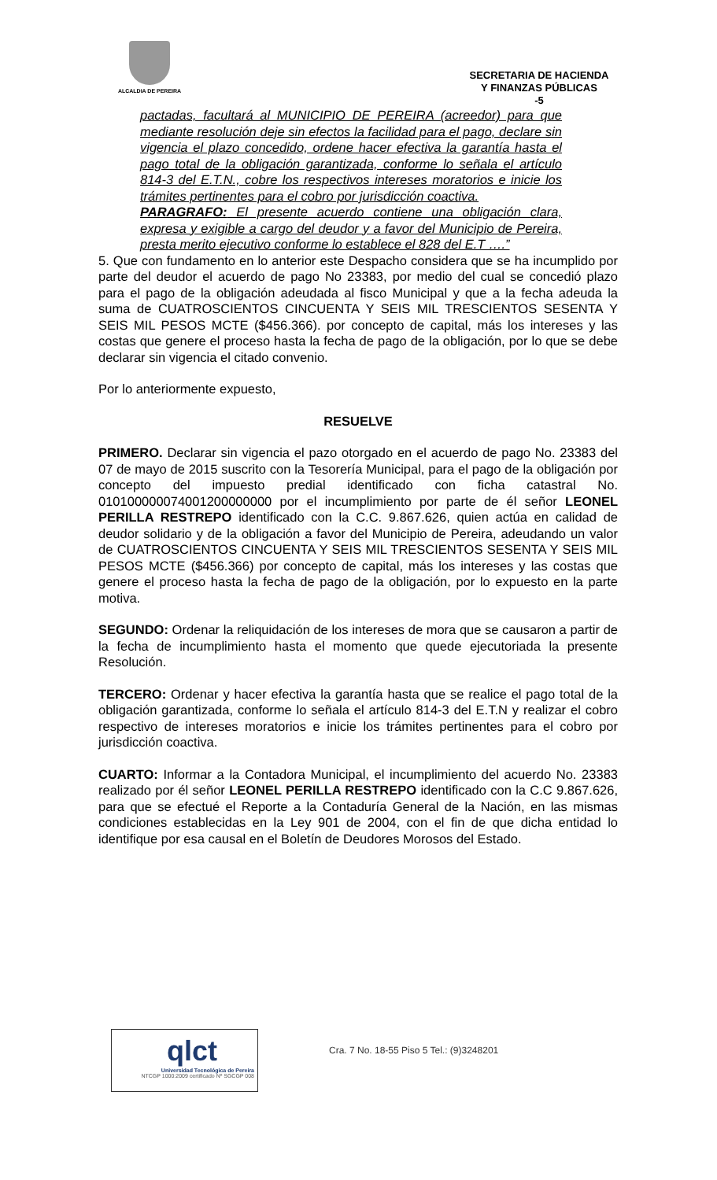ALCALDIA DE PEREIRA
SECRETARIA DE HACIENDA
Y FINANZAS PÚBLICAS
-5
pactadas, facultará al MUNICIPIO DE PEREIRA (acreedor) para que mediante resolución deje sin efectos la facilidad para el pago, declare sin vigencia el plazo concedido, ordene hacer efectiva la garantía hasta el pago total de la obligación garantizada, conforme lo señala el artículo 814-3 del E.T.N., cobre los respectivos intereses moratorios e inicie los trámites pertinentes para el cobro por jurisdicción coactiva.
PARAGRAFO: El presente acuerdo contiene una obligación clara, expresa y exigible a cargo del deudor y a favor del Municipio de Pereira, presta merito ejecutivo conforme lo establece el 828 del E.T ….”
5. Que con fundamento en lo anterior este Despacho considera que se ha incumplido por parte del deudor el acuerdo de pago No 23383, por medio del cual se concedió plazo para el pago de la obligación adeudada al fisco Municipal y que a la fecha adeuda la suma de CUATROSCIENTOS CINCUENTA Y SEIS MIL TRESCIENTOS SESENTA Y SEIS MIL PESOS MCTE ($456.366). por concepto de capital, más los intereses y las costas que genere el proceso hasta la fecha de pago de la obligación, por lo que se debe declarar sin vigencia el citado convenio.
Por lo anteriormente expuesto,
RESUELVE
PRIMERO. Declarar sin vigencia el pazo otorgado en el acuerdo de pago No. 23383 del 07 de mayo de 2015 suscrito con la Tesorería Municipal, para el pago de la obligación por concepto del impuesto predial identificado con ficha catastral No. 010100000074001200000000 por el incumplimiento por parte de él señor LEONEL PERILLA RESTREPO identificado con la C.C. 9.867.626, quien actúa en calidad de deudor solidario y de la obligación a favor del Municipio de Pereira, adeudando un valor de CUATROSCIENTOS CINCUENTA Y SEIS MIL TRESCIENTOS SESENTA Y SEIS MIL PESOS MCTE ($456.366) por concepto de capital, más los intereses y las costas que genere el proceso hasta la fecha de pago de la obligación, por lo expuesto en la parte motiva.
SEGUNDO: Ordenar la reliquidación de los intereses de mora que se causaron a partir de la fecha de incumplimiento hasta el momento que quede ejecutoriada la presente Resolución.
TERCERO: Ordenar y hacer efectiva la garantía hasta que se realice el pago total de la obligación garantizada, conforme lo señala el artículo 814-3 del E.T.N y realizar el cobro respectivo de intereses moratorios e inicie los trámites pertinentes para el cobro por jurisdicción coactiva.
CUARTO: Informar a la Contadora Municipal, el incumplimiento del acuerdo No. 23383 realizado por él señor LEONEL PERILLA RESTREPO identificado con la C.C 9.867.626, para que se efectué el Reporte a la Contaduría General de la Nación, en las mismas condiciones establecidas en la Ley 901 de 2004, con el fin de que dicha entidad lo identifique por esa causal en el Boletín de Deudores Morosos del Estado.
qlct
Universidad Tecnológica de Pereira
NTCGP 1000:2009 certificado Nº SGCGP 008
Cra. 7 No. 18-55 Piso 5 Tel.: (9)3248201